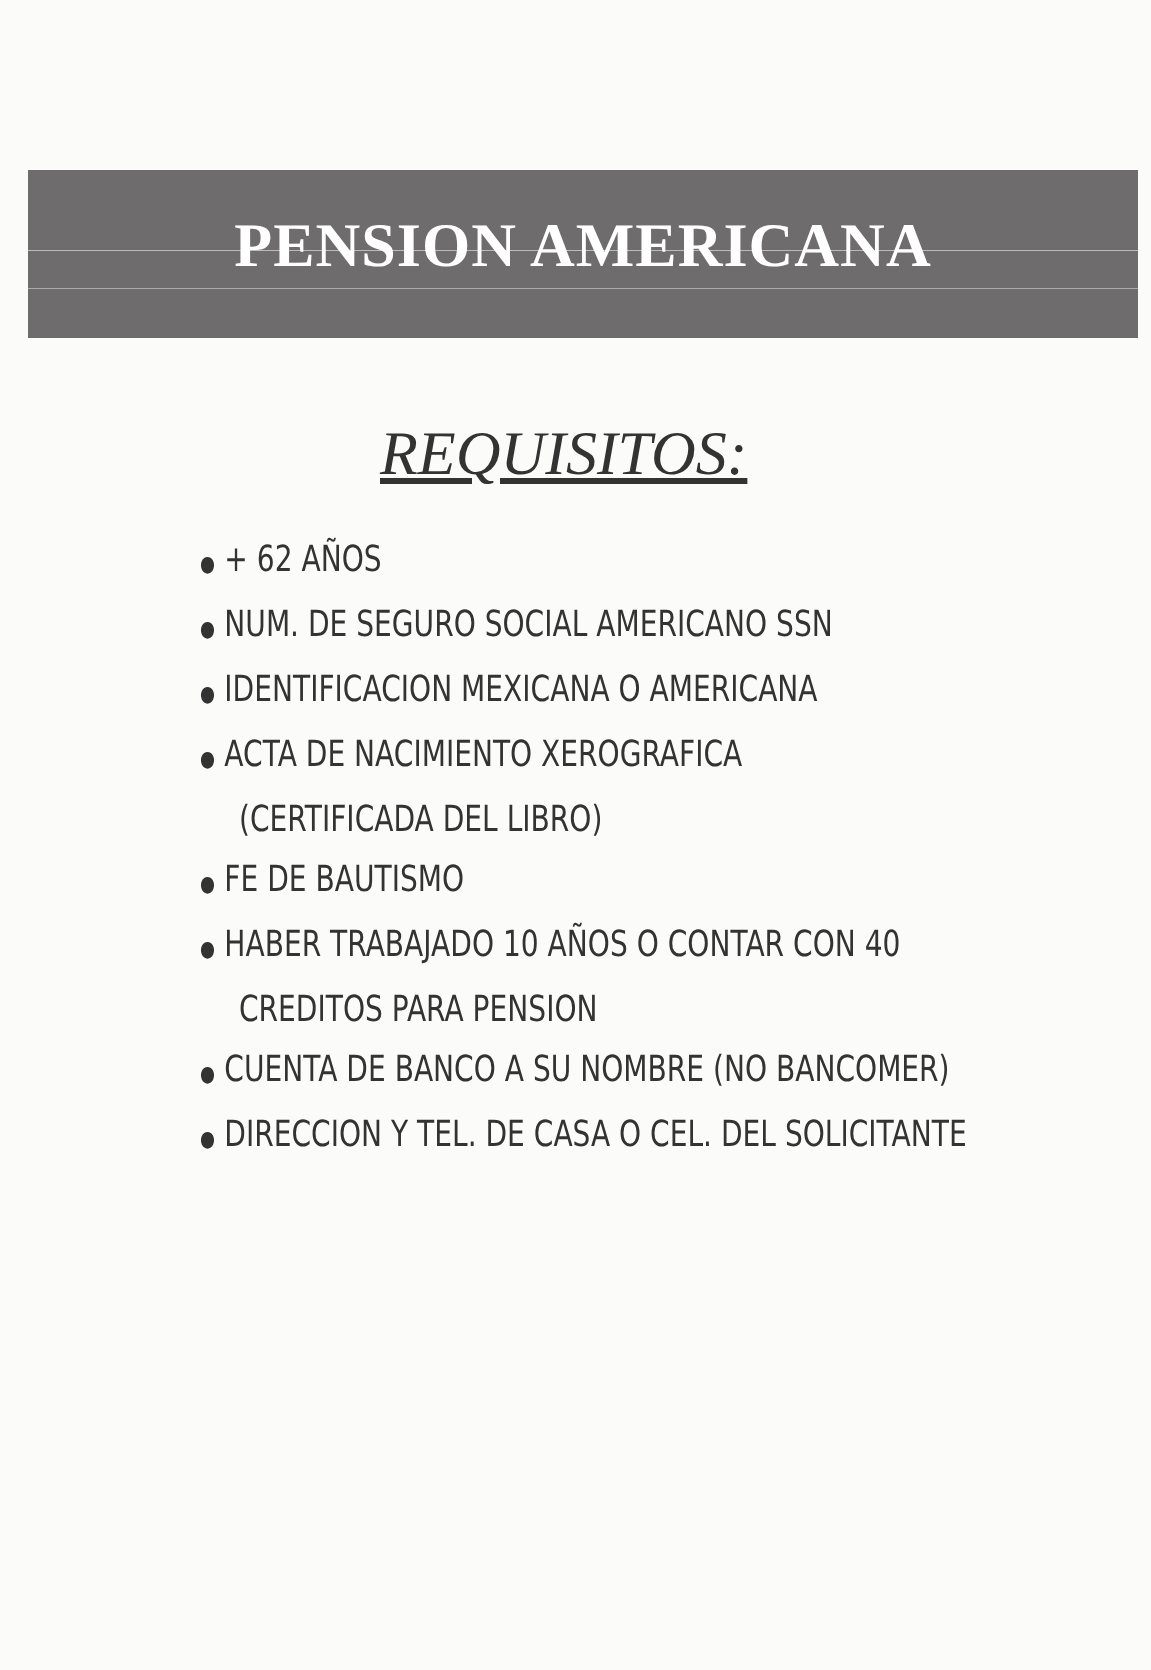PENSION AMERICANA
REQUISITOS:
● + 62 AÑOS
● NUM. DE SEGURO SOCIAL AMERICANO SSN
● IDENTIFICACION MEXICANA O AMERICANA
● ACTA DE NACIMIENTO XEROGRAFICA
(CERTIFICADA DEL LIBRO)
● FE DE BAUTISMO
● HABER TRABAJADO 10 AÑOS O CONTAR CON 40
CREDITOS PARA PENSION
● CUENTA DE BANCO A SU NOMBRE (NO BANCOMER)
● DIRECCION Y TEL. DE CASA O CEL. DEL SOLICITANTE